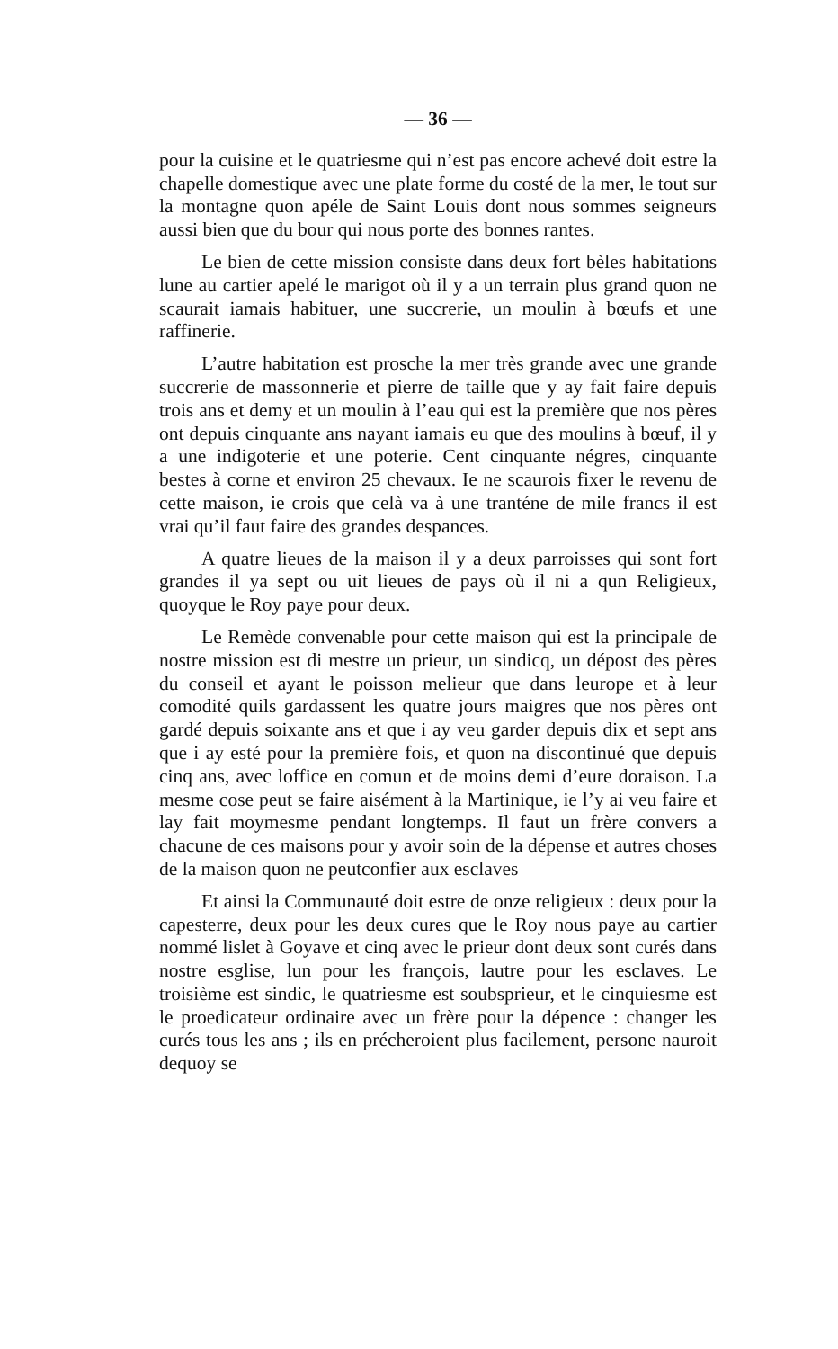— 36 —
pour la cuisine et le quatriesme qui n’est pas encore achevé doit estre la chapelle domestique avec une plate forme du costé de la mer, le tout sur la montagne quon apéle de Saint Louis dont nous sommes seigneurs aussi bien que du bour qui nous porte des bonnes rantes.
Le bien de cette mission consiste dans deux fort bèles habitations lune au cartier apelé le marigot où il y a un terrain plus grand quon ne scaurait iamais habituer, une succrerie, un moulin à bœufs et une raffinerie.
L’autre habitation est prosche la mer très grande avec une grande succrerie de massonnerie et pierre de taille que y ay fait faire depuis trois ans et demy et un moulin à l’eau qui est la première que nos pères ont depuis cinquante ans nayant iamais eu que des moulins à bœuf, il y a une indigoterie et une poterie. Cent cinquante négres, cinquante bestes à corne et environ 25 chevaux. Ie ne scaurois fixer le revenu de cette maison, ie crois que celà va à une tranténe de mile francs il est vrai qu’il faut faire des grandes despances.
A quatre lieues de la maison il y a deux parroisses qui sont fort grandes il ya sept ou uit lieues de pays où il ni a qun Religieux, quoyque le Roy paye pour deux.
Le Remède convenable pour cette maison qui est la principale de nostre mission est di mestre un prieur, un sindicq, un dépost des pères du conseil et ayant le poisson melieur que dans leurope et à leur comodité quils gardassent les quatre jours maigres que nos pères ont gardé depuis soixante ans et que i ay veu garder depuis dix et sept ans que i ay esté pour la première fois, et quon na discontinué que depuis cinq ans, avec loffice en comun et de moins demi d’eure doraison. La mesme cose peut se faire aisément à la Martinique, ie l’y ai veu faire et lay fait moymesme pendant longtemps. Il faut un frère convers a chacune de ces maisons pour y avoir soin de la dépense et autres choses de la maison quon ne peutconfier aux esclaves
Et ainsi la Communauté doit estre de onze religieux : deux pour la capesterre, deux pour les deux cures que le Roy nous paye au cartier nommé lislet à Goyave et cinq avec le prieur dont deux sont curés dans nostre esglise, lun pour les françois, lautre pour les esclaves. Le troisième est sindic, le quatriesme est soubsprieur, et le cinquiesme est le proedicateur ordinaire avec un frère pour la dépence : changer les curés tous les ans ; ils en précheroient plus facilement, persone nauroit dequoy se